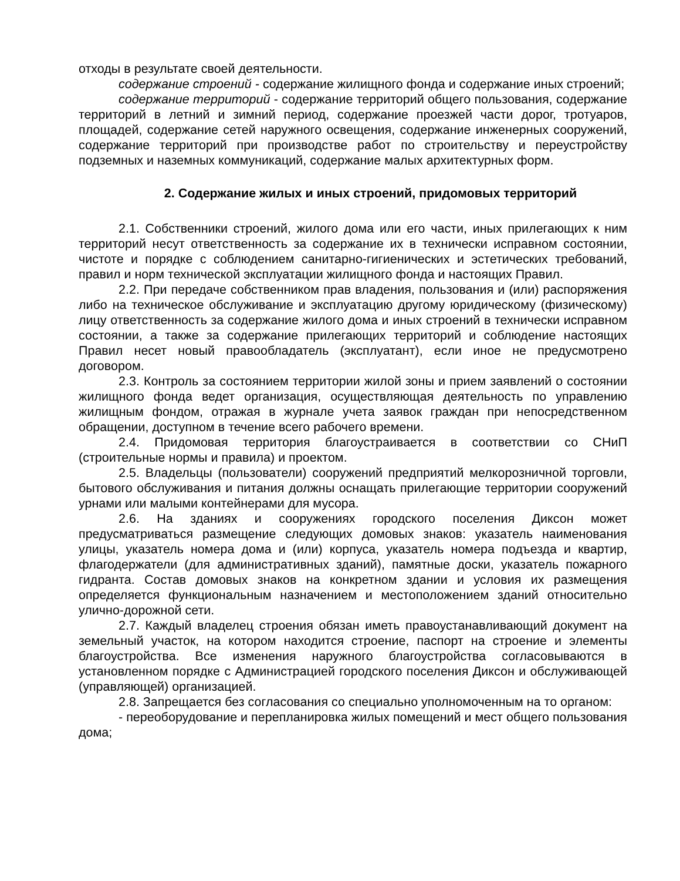отходы в результате своей деятельности.
содержание строений - содержание жилищного фонда и содержание иных строений;
содержание территорий - содержание территорий общего пользования, содержание территорий в летний и зимний период, содержание проезжей части дорог, тротуаров, площадей, содержание сетей наружного освещения, содержание инженерных сооружений, содержание территорий при производстве работ по строительству и переустройству подземных и наземных коммуникаций, содержание малых архитектурных форм.
2. Содержание жилых и иных строений, придомовых территорий
2.1. Собственники строений, жилого дома или его части, иных прилегающих к ним территорий несут ответственность за содержание их в технически исправном состоянии, чистоте и порядке с соблюдением санитарно-гигиенических и эстетических требований, правил и норм технической эксплуатации жилищного фонда и настоящих Правил.
2.2. При передаче собственником прав владения, пользования и (или) распоряжения либо на техническое обслуживание и эксплуатацию другому юридическому (физическому) лицу ответственность за содержание жилого дома и иных строений в технически исправном состоянии, а также за содержание прилегающих территорий и соблюдение настоящих Правил несет новый правообладатель (эксплуатант), если иное не предусмотрено договором.
2.3. Контроль за состоянием территории жилой зоны и прием заявлений о состоянии жилищного фонда ведет организация, осуществляющая деятельность по управлению жилищным фондом, отражая в журнале учета заявок граждан при непосредственном обращении, доступном в течение всего рабочего времени.
2.4. Придомовая территория благоустраивается в соответствии со СНиП (строительные нормы и правила) и проектом.
2.5. Владельцы (пользователи) сооружений предприятий мелкорозничной торговли, бытового обслуживания и питания должны оснащать прилегающие территории сооружений урнами или малыми контейнерами для мусора.
2.6. На зданиях и сооружениях городского поселения Диксон может предусматриваться размещение следующих домовых знаков: указатель наименования улицы, указатель номера дома и (или) корпуса, указатель номера подъезда и квартир, флагодержатели (для административных зданий), памятные доски, указатель пожарного гидранта. Состав домовых знаков на конкретном здании и условия их размещения определяется функциональным назначением и местоположением зданий относительно улично-дорожной сети.
2.7. Каждый владелец строения обязан иметь правоустанавливающий документ на земельный участок, на котором находится строение, паспорт на строение и элементы благоустройства. Все изменения наружного благоустройства согласовываются в установленном порядке с Администрацией городского поселения Диксон и обслуживающей (управляющей) организацией.
2.8. Запрещается без согласования со специально уполномоченным на то органом:
- переоборудование и перепланировка жилых помещений и мест общего пользования дома;